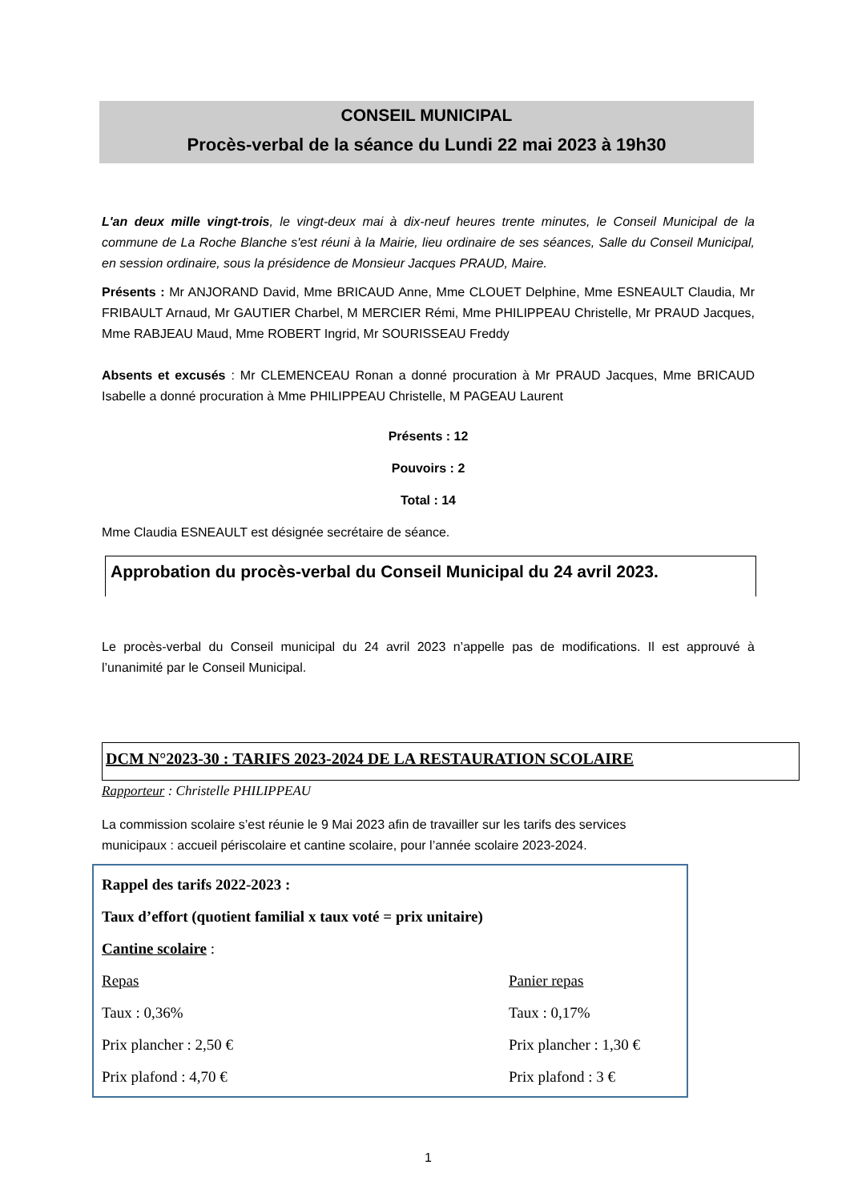CONSEIL MUNICIPAL
Procès-verbal de la séance du Lundi 22 mai 2023 à 19h30
L'an deux mille vingt-trois, le vingt-deux mai à dix-neuf heures trente minutes, le Conseil Municipal de la commune de La Roche Blanche s'est réuni à la Mairie, lieu ordinaire de ses séances, Salle du Conseil Municipal, en session ordinaire, sous la présidence de Monsieur Jacques PRAUD, Maire.
Présents : Mr ANJORAND David, Mme BRICAUD Anne, Mme CLOUET Delphine, Mme ESNEAULT Claudia, Mr FRIBAULT Arnaud, Mr GAUTIER Charbel, M MERCIER Rémi, Mme PHILIPPEAU Christelle, Mr PRAUD Jacques, Mme RABJEAU Maud, Mme ROBERT Ingrid, Mr SOURISSEAU Freddy
Absents et excusés : Mr CLEMENCEAU Ronan a donné procuration à Mr PRAUD Jacques, Mme BRICAUD Isabelle a donné procuration à Mme PHILIPPEAU Christelle, M PAGEAU Laurent
Présents : 12
Pouvoirs : 2
Total : 14
Mme Claudia ESNEAULT est désignée secrétaire de séance.
Approbation du procès-verbal du Conseil Municipal du 24 avril 2023.
Le procès-verbal du Conseil municipal du 24 avril 2023 n’appelle pas de modifications. Il est approuvé à l’unanimité par le Conseil Municipal.
DCM N°2023-30 : TARIFS 2023-2024 DE LA RESTAURATION SCOLAIRE
Rapporteur : Christelle PHILIPPEAU
La commission scolaire s’est réunie le 9 Mai 2023 afin de travailler sur les tarifs des services municipaux : accueil périscolaire et cantine scolaire, pour l’année scolaire 2023-2024.
Rappel des tarifs 2022-2023 :
Taux d’effort (quotient familial x taux voté = prix unitaire)
Cantine scolaire :
Repas Panier repas
Taux : 0,36% Taux : 0,17%
Prix plancher : 2,50 € Prix plancher : 1,30 €
Prix plafond : 4,70 € Prix plafond : 3 €
1